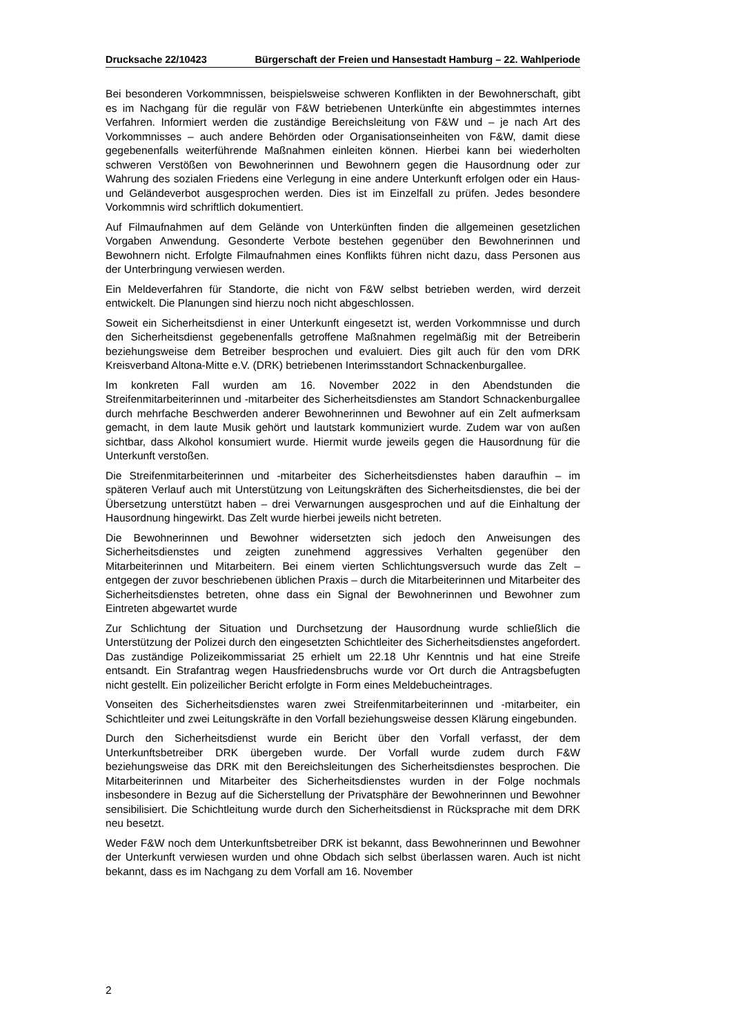Drucksache 22/10423 Bürgerschaft der Freien und Hansestadt Hamburg – 22. Wahlperiode
Bei besonderen Vorkommnissen, beispielsweise schweren Konflikten in der Bewohnerschaft, gibt es im Nachgang für die regulär von F&W betriebenen Unterkünfte ein abgestimmtes internes Verfahren. Informiert werden die zuständige Bereichsleitung von F&W und – je nach Art des Vorkommnisses – auch andere Behörden oder Organisationseinheiten von F&W, damit diese gegebenenfalls weiterführende Maßnahmen einleiten können. Hierbei kann bei wiederholten schweren Verstößen von Bewohnerinnen und Bewohnern gegen die Hausordnung oder zur Wahrung des sozialen Friedens eine Verlegung in eine andere Unterkunft erfolgen oder ein Haus- und Geländeverbot ausgesprochen werden. Dies ist im Einzelfall zu prüfen. Jedes besondere Vorkommnis wird schriftlich dokumentiert.
Auf Filmaufnahmen auf dem Gelände von Unterkünften finden die allgemeinen gesetzlichen Vorgaben Anwendung. Gesonderte Verbote bestehen gegenüber den Bewohnerinnen und Bewohnern nicht. Erfolgte Filmaufnahmen eines Konflikts führen nicht dazu, dass Personen aus der Unterbringung verwiesen werden.
Ein Meldeverfahren für Standorte, die nicht von F&W selbst betrieben werden, wird derzeit entwickelt. Die Planungen sind hierzu noch nicht abgeschlossen.
Soweit ein Sicherheitsdienst in einer Unterkunft eingesetzt ist, werden Vorkommnisse und durch den Sicherheitsdienst gegebenenfalls getroffene Maßnahmen regelmäßig mit der Betreiberin beziehungsweise dem Betreiber besprochen und evaluiert. Dies gilt auch für den vom DRK Kreisverband Altona-Mitte e.V. (DRK) betriebenen Interimsstandort Schnackenburgallee.
Im konkreten Fall wurden am 16. November 2022 in den Abendstunden die Streifenmitarbeiterinnen und -mitarbeiter des Sicherheitsdienstes am Standort Schnackenburgallee durch mehrfache Beschwerden anderer Bewohnerinnen und Bewohner auf ein Zelt aufmerksam gemacht, in dem laute Musik gehört und lautstark kommuniziert wurde. Zudem war von außen sichtbar, dass Alkohol konsumiert wurde. Hiermit wurde jeweils gegen die Hausordnung für die Unterkunft verstoßen.
Die Streifenmitarbeiterinnen und -mitarbeiter des Sicherheitsdienstes haben daraufhin – im späteren Verlauf auch mit Unterstützung von Leitungskräften des Sicherheitsdienstes, die bei der Übersetzung unterstützt haben – drei Verwarnungen ausgesprochen und auf die Einhaltung der Hausordnung hingewirkt. Das Zelt wurde hierbei jeweils nicht betreten.
Die Bewohnerinnen und Bewohner widersetzten sich jedoch den Anweisungen des Sicherheitsdienstes und zeigten zunehmend aggressives Verhalten gegenüber den Mitarbeiterinnen und Mitarbeitern. Bei einem vierten Schlichtungsversuch wurde das Zelt – entgegen der zuvor beschriebenen üblichen Praxis – durch die Mitarbeiterinnen und Mitarbeiter des Sicherheitsdienstes betreten, ohne dass ein Signal der Bewohnerinnen und Bewohner zum Eintreten abgewartet wurde
Zur Schlichtung der Situation und Durchsetzung der Hausordnung wurde schließlich die Unterstützung der Polizei durch den eingesetzten Schichtleiter des Sicherheitsdienstes angefordert. Das zuständige Polizeikommissariat 25 erhielt um 22.18 Uhr Kenntnis und hat eine Streife entsandt. Ein Strafantrag wegen Hausfriedensbruchs wurde vor Ort durch die Antragsbefugten nicht gestellt. Ein polizeilicher Bericht erfolgte in Form eines Meldebucheintrages.
Vonseiten des Sicherheitsdienstes waren zwei Streifenmitarbeiterinnen und -mitarbeiter, ein Schichtleiter und zwei Leitungskräfte in den Vorfall beziehungsweise dessen Klärung eingebunden.
Durch den Sicherheitsdienst wurde ein Bericht über den Vorfall verfasst, der dem Unterkunftsbetreiber DRK übergeben wurde. Der Vorfall wurde zudem durch F&W beziehungsweise das DRK mit den Bereichsleitungen des Sicherheitsdienstes besprochen. Die Mitarbeiterinnen und Mitarbeiter des Sicherheitsdienstes wurden in der Folge nochmals insbesondere in Bezug auf die Sicherstellung der Privatsphäre der Bewohnerinnen und Bewohner sensibilisiert. Die Schichtleitung wurde durch den Sicherheitsdienst in Rücksprache mit dem DRK neu besetzt.
Weder F&W noch dem Unterkunftsbetreiber DRK ist bekannt, dass Bewohnerinnen und Bewohner der Unterkunft verwiesen wurden und ohne Obdach sich selbst überlassen waren. Auch ist nicht bekannt, dass es im Nachgang zu dem Vorfall am 16. November
2